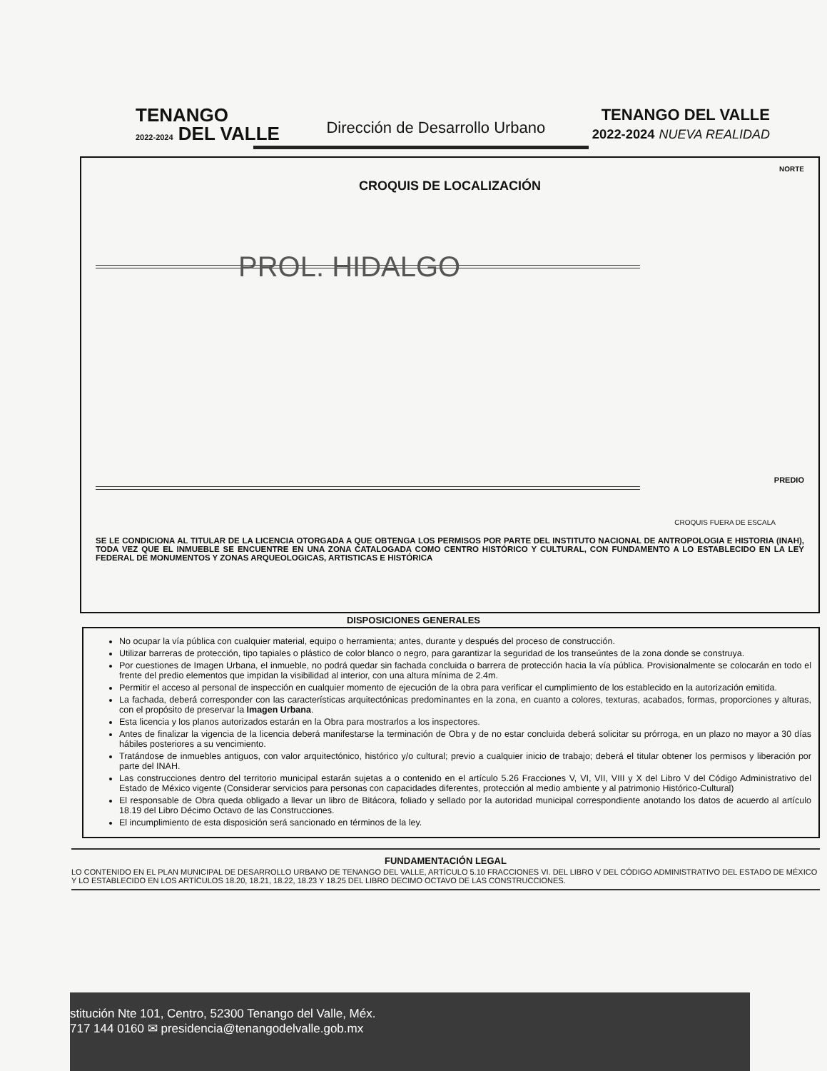TENANGO
2022-2024 DEL VALLE
Dirección de Desarrollo Urbano
TENANGO DEL VALLE
2022-2024 NUEVA REALIDAD
NORTE
CROQUIS DE LOCALIZACIÓN
PROL. HIDALGO
PREDIO
CROQUIS FUERA DE ESCALA
SE LE CONDICIONA AL TITULAR DE LA LICENCIA OTORGADA A QUE OBTENGA LOS PERMISOS POR PARTE DEL INSTITUTO NACIONAL DE ANTROPOLOGIA E HISTORIA (INAH), TODA VEZ QUE EL INMUEBLE SE ENCUENTRE EN UNA ZONA CATALOGADA COMO CENTRO HISTÓRICO Y CULTURAL, CON FUNDAMENTO A LO ESTABLECIDO EN LA LEY FEDERAL DE MONUMENTOS Y ZONAS ARQUEOLOGICAS, ARTISTICAS E HISTÓRICA
DISPOSICIONES GENERALES
No ocupar la vía pública con cualquier material, equipo o herramienta; antes, durante y después del proceso de construcción.
Utilizar barreras de protección, tipo tapiales o plástico de color blanco o negro, para garantizar la seguridad de los transeúntes de la zona donde se construya.
Por cuestiones de Imagen Urbana, el inmueble, no podrá quedar sin fachada concluida o barrera de protección hacia la vía pública. Provisionalmente se colocarán en todo el frente del predio elementos que impidan la visibilidad al interior, con una altura mínima de 2.4m.
Permitir el acceso al personal de inspección en cualquier momento de ejecución de la obra para verificar el cumplimiento de los establecido en la autorización emitida.
La fachada, deberá corresponder con las características arquitectónicas predominantes en la zona, en cuanto a colores, texturas, acabados, formas, proporciones y alturas, con el propósito de preservar la Imagen Urbana.
Esta licencia y los planos autorizados estarán en la Obra para mostrarlos a los inspectores.
Antes de finalizar la vigencia de la licencia deberá manifestarse la terminación de Obra y de no estar concluida deberá solicitar su prórroga, en un plazo no mayor a 30 días hábiles posteriores a su vencimiento.
Tratándose de inmuebles antiguos, con valor arquitectónico, histórico y/o cultural; previo a cualquier inicio de trabajo; deberá el titular obtener los permisos y liberación por parte del INAH.
Las construcciones dentro del territorio municipal estarán sujetas a o contenido en el artículo 5.26 Fracciones V, VI, VII, VIII y X del Libro V del Código Administrativo del Estado de México vigente (Considerar servicios para personas con capacidades diferentes, protección al medio ambiente y al patrimonio Histórico-Cultural)
El responsable de Obra queda obligado a llevar un libro de Bitácora, foliado y sellado por la autoridad municipal correspondiente anotando los datos de acuerdo al artículo 18.19 del Libro Décimo Octavo de las Construcciones.
El incumplimiento de esta disposición será sancionado en términos de la ley.
FUNDAMENTACIÓN LEGAL
LO CONTENIDO EN EL PLAN MUNICIPAL DE DESARROLLO URBANO DE TENANGO DEL VALLE, ARTÍCULO 5.10 FRACCIONES VI. DEL LIBRO V DEL CÓDIGO ADMINISTRATIVO DEL ESTADO DE MÉXICO Y LO ESTABLECIDO EN LOS ARTÍCULOS 18.20, 18.21, 18.22, 18.23 Y 18.25 DEL LIBRO DECIMO OCTAVO DE LAS CONSTRUCCIONES.
stitución Nte 101, Centro, 52300 Tenango del Valle, Méx.
717 144 0160 ✉ presidencia@tenangodelvalle.gob.mx